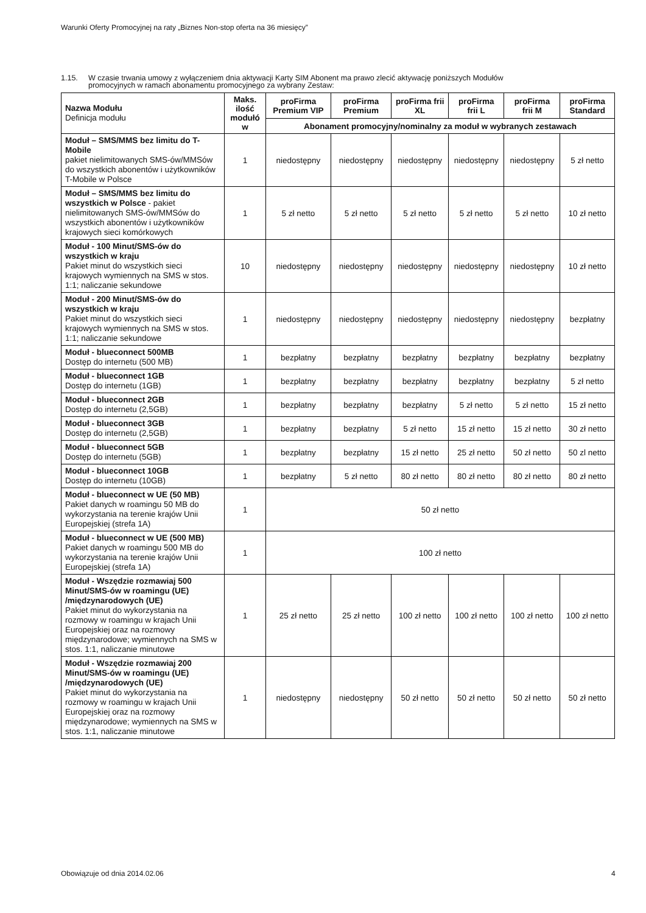Warunki Oferty Promocyjnej na raty „Biznes Non-stop oferta na 36 miesięcy”
1.15. W czasie trwania umowy z wyłączeniem dnia aktywacji Karty SIM Abonent ma prawo zlecić aktywację poniższych Modułów
promocyjnych w ramach abonamentu promocyjnego za wybrany Zestaw:
| Nazwa Modułu Definicja modułu | Maks. ilość modułó w | proFirma Premium VIP | proFirma Premium | proFirma frii XL | proFirma frii L | proFirma frii M | proFirma Standard |
| --- | --- | --- | --- | --- | --- | --- | --- |
| | | Abonament promocyjny/nominalny za moduł w wybranych zestawach | | | | | |
| Moduł – SMS/MMS bez limitu do T-Mobile pakiet nielimitowanych SMS-ów/MMSów do wszystkich abonentów i użytkowników T-Mobile w Polsce | 1 | niedostępny | niedostępny | niedostępny | niedostępny | niedostępny | 5 zł netto |
| Moduł – SMS/MMS bez limitu do wszystkich w Polsce - pakiet nielimitowanych SMS-ów/MMSów do wszystkich abonentów i użytkowników krajowych sieci komórkowych | 1 | 5 zł netto | 5 zł netto | 5 zł netto | 5 zł netto | 5 zł netto | 10 zł netto |
| Moduł - 100 Minut/SMS-ów do wszystkich w kraju Pakiet minut do wszystkich sieci krajowych wymiennych na SMS w stos. 1:1; naliczanie sekundowe | 10 | niedostępny | niedostępny | niedostępny | niedostępny | niedostępny | 10 zł netto |
| Moduł - 200 Minut/SMS-ów do wszystkich w kraju Pakiet minut do wszystkich sieci krajowych wymiennych na SMS w stos. 1:1; naliczanie sekundowe | 1 | niedostępny | niedostępny | niedostępny | niedostępny | niedostępny | bezpłatny |
| Moduł - blueconnect 500MB Dostęp do internetu (500 MB) | 1 | bezpłatny | bezpłatny | bezpłatny | bezpłatny | bezpłatny | bezpłatny |
| Moduł - blueconnect 1GB Dostęp do internetu (1GB) | 1 | bezpłatny | bezpłatny | bezpłatny | bezpłatny | bezpłatny | 5 zł netto |
| Moduł - blueconnect 2GB Dostęp do internetu (2,5GB) | 1 | bezpłatny | bezpłatny | bezpłatny | 5 zł netto | 5 zł netto | 15 zł netto |
| Moduł - blueconnect 3GB Dostęp do internetu (2,5GB) | 1 | bezpłatny | bezpłatny | 5 zł netto | 15 zł netto | 15 zł netto | 30 zł netto |
| Moduł - blueconnect 5GB Dostęp do internetu (5GB) | 1 | bezpłatny | bezpłatny | 15 zł netto | 25 zł netto | 50 zł netto | 50 zl netto |
| Moduł - blueconnect 10GB Dostęp do internetu (10GB) | 1 | bezpłatny | 5 zł netto | 80 zł netto | 80 zł netto | 80 zł netto | 80 zł netto |
| Moduł - blueconnect w UE (50 MB) Pakiet danych w roamingu 50 MB do wykorzystania na terenie krajów Unii Europejskiej (strefa 1A) | 1 | 50 zł netto | | | | | |
| Moduł - blueconnect w UE (500 MB) Pakiet danych w roamingu 500 MB do wykorzystania na terenie krajów Unii Europejskiej (strefa 1A) | 1 | 100 zł netto | | | | | |
| Moduł - Wszędzie rozmawiaj 500 Minut/SMS-ów w roamingu (UE) /międzynarodowych (UE) Pakiet minut do wykorzystania na rozmowy w roamingu w krajach Unii Europejskiej oraz na rozmowy międzynarodowe; wymiennych na SMS w stos. 1:1, naliczanie minutowe | 1 | 25 zł netto | 25 zł netto | 100 zł netto | 100 zł netto | 100 zł netto | 100 zł netto |
| Moduł - Wszędzie rozmawiaj 200 Minut/SMS-ów w roamingu (UE) /międzynarodowych (UE) Pakiet minut do wykorzystania na rozmowy w roamingu w krajach Unii Europejskiej oraz na rozmowy międzynarodowe; wymiennych na SMS w stos. 1:1, naliczanie minutowe | 1 | niedostępny | niedostępny | 50 zł netto | 50 zł netto | 50 zł netto | 50 zł netto |
Obowiązuje od dnia 2014.02.06 4